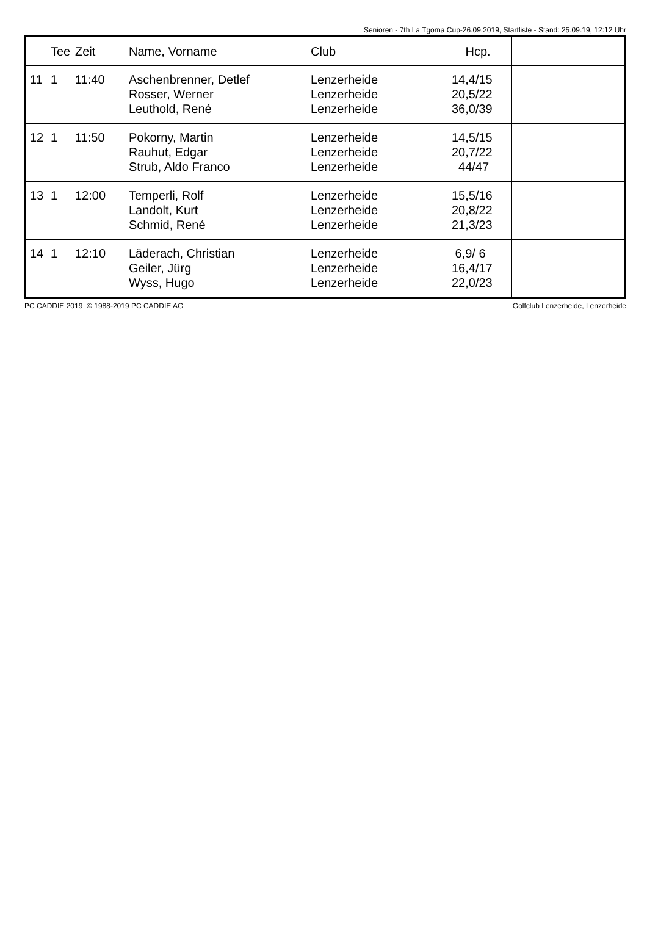Senioren - 7th La Tgoma Cup-26.09.2019, Startliste - Stand: 25.09.19, 12:12 Uhr
| | Tee | Zeit | Name, Vorname | Club | Hcp. | |
| --- | --- | --- | --- | --- | --- | --- |
| 11 | 1 | 11:40 | Aschenbrenner, Detlef Rosser, Werner Leuthold, René | Lenzerheide Lenzerheide Lenzerheide | 14,4/15 20,5/22 36,0/39 | |
| 12 | 1 | 11:50 | Pokorny, Martin Rauhut, Edgar Strub, Aldo Franco | Lenzerheide Lenzerheide Lenzerheide | 14,5/15 20,7/22 44/47 | |
| 13 | 1 | 12:00 | Temperli, Rolf Landolt, Kurt Schmid, René | Lenzerheide Lenzerheide Lenzerheide | 15,5/16 20,8/22 21,3/23 | |
| 14 | 1 | 12:10 | Läderach, Christian Geiler, Jürg Wyss, Hugo | Lenzerheide Lenzerheide Lenzerheide | 6,9/ 6 16,4/17 22,0/23 | |
PC CADDIE 2019 © 1988-2019 PC CADDIE AG Golfclub Lenzerheide, Lenzerheide